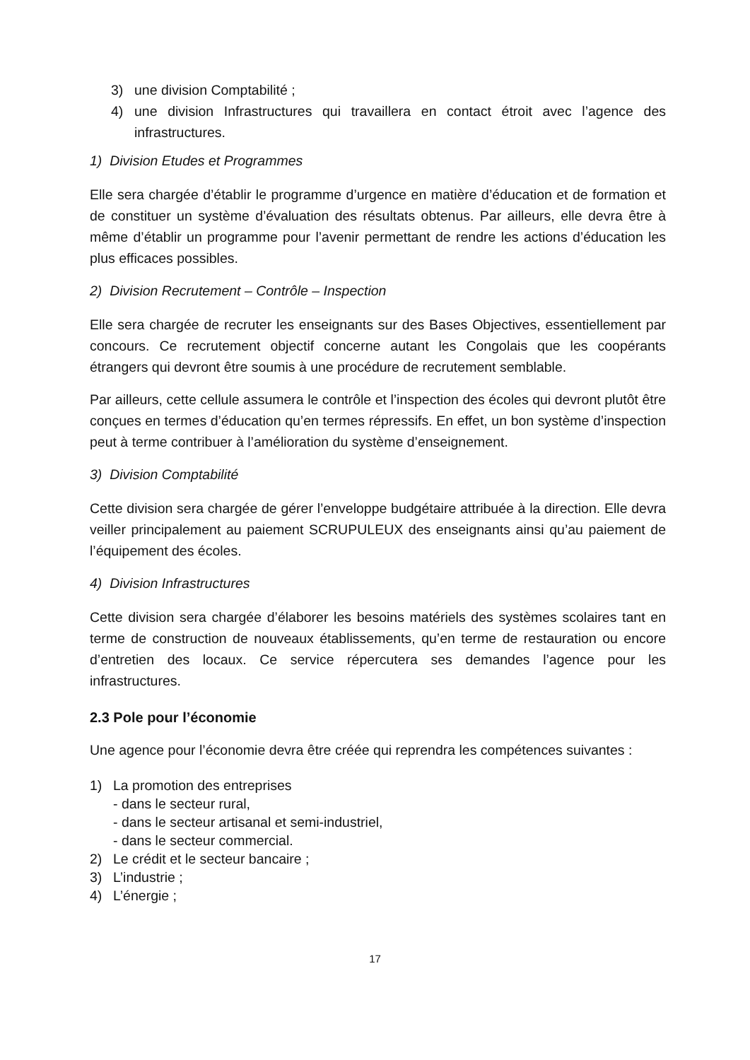3) une division Comptabilité ;
4) une division Infrastructures qui travaillera en contact étroit avec l’agence des infrastructures.
1) Division Etudes et Programmes
Elle sera chargée d’établir le programme d’urgence en matière d’éducation et de formation et de constituer un système d’évaluation des résultats obtenus. Par ailleurs, elle devra être à même d’établir un programme pour l’avenir permettant de rendre les actions d’éducation les plus efficaces possibles.
2) Division Recrutement – Contrôle – Inspection
Elle sera chargée de recruter les enseignants sur des Bases Objectives, essentiellement par concours. Ce recrutement objectif concerne autant les Congolais que les coopérants étrangers qui devront être soumis à une procédure de recrutement semblable.
Par ailleurs, cette cellule assumera le contrôle et l’inspection des écoles qui devront plutôt être conçues en termes d’éducation qu’en termes répressifs. En effet, un bon système d’inspection peut à terme contribuer à l’amélioration du système d’enseignement.
3) Division Comptabilité
Cette division sera chargée de gérer l’enveloppe budgétaire attribuée à la direction. Elle devra veiller principalement au paiement SCRUPULEUX des enseignants ainsi qu’au paiement de l’équipement des écoles.
4) Division Infrastructures
Cette division sera chargée d’élaborer les besoins matériels des systèmes scolaires tant en terme de construction de nouveaux établissements, qu’en terme de restauration ou encore d’entretien des locaux. Ce service répercutera ses demandes l’agence pour les infrastructures.
2.3 Pole pour l’économie
Une agence pour l’économie devra être créée qui reprendra les compétences suivantes :
1) La promotion des entreprises
- dans le secteur rural,
- dans le secteur artisanal et semi-industriel,
- dans le secteur commercial.
2) Le crédit et le secteur bancaire ;
3) L’industrie ;
4) L’énergie ;
17